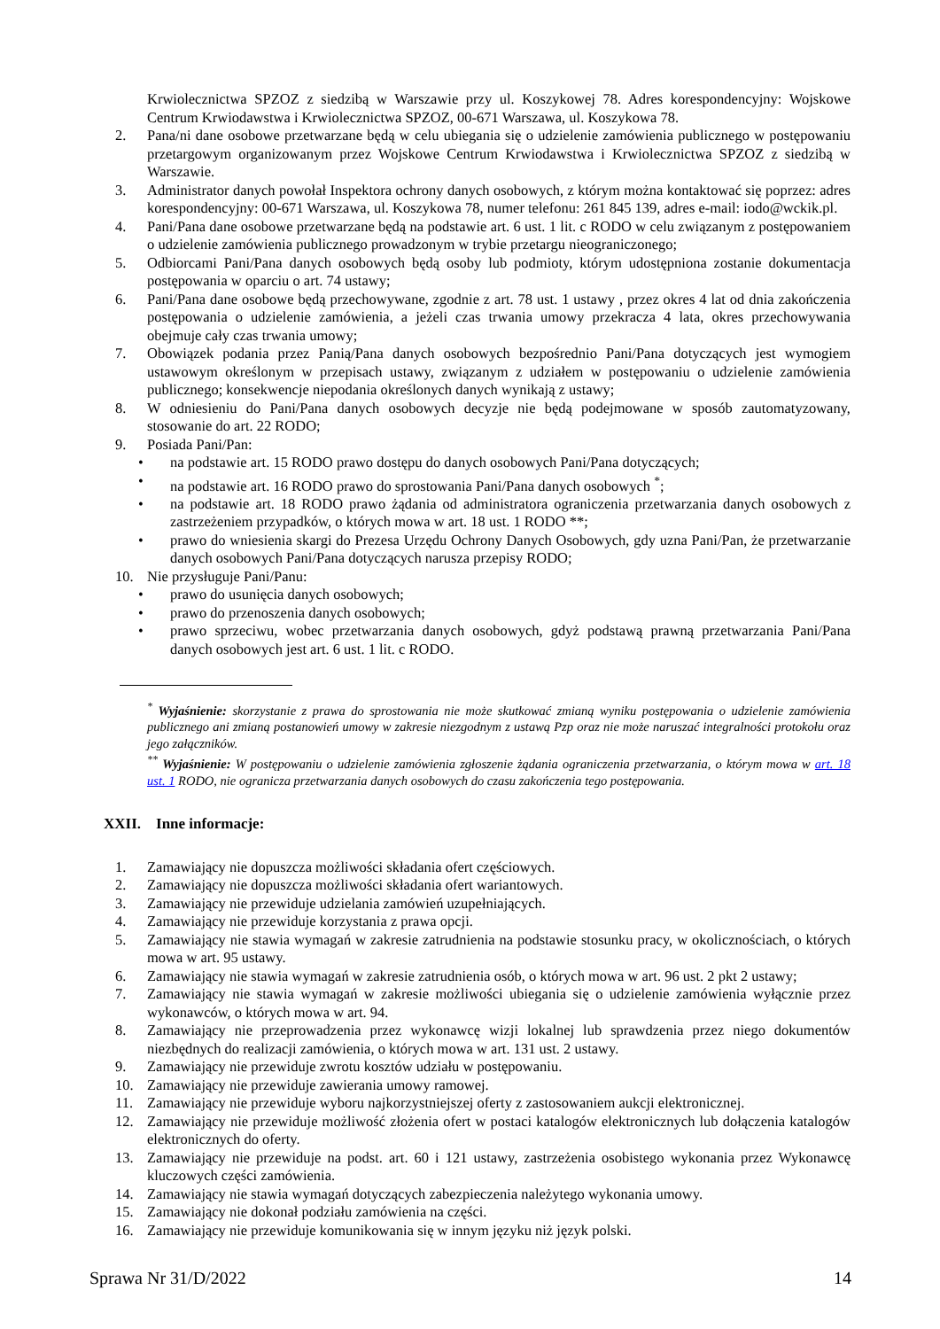Krwiolecznictwa SPZOZ z siedzibą w Warszawie przy ul. Koszykowej 78. Adres korespondencyjny: Wojskowe Centrum Krwiodawstwa i Krwiolecznictwa SPZOZ, 00-671 Warszawa, ul. Koszykowa 78.
2. Pana/ni dane osobowe przetwarzane będą w celu ubiegania się o udzielenie zamówienia publicznego w postępowaniu przetargowym organizowanym przez Wojskowe Centrum Krwiodawstwa i Krwiolecznictwa SPZOZ z siedzibą w Warszawie.
3. Administrator danych powołał Inspektora ochrony danych osobowych, z którym można kontaktować się poprzez: adres korespondencyjny: 00-671 Warszawa, ul. Koszykowa 78, numer telefonu: 261 845 139, adres e-mail: iodo@wckik.pl.
4. Pani/Pana dane osobowe przetwarzane będą na podstawie art. 6 ust. 1 lit. c RODO w celu związanym z postępowaniem o udzielenie zamówienia publicznego prowadzonym w trybie przetargu nieograniczonego;
5. Odbiorcami Pani/Pana danych osobowych będą osoby lub podmioty, którym udostępniona zostanie dokumentacja postępowania w oparciu o art. 74 ustawy;
6. Pani/Pana dane osobowe będą przechowywane, zgodnie z art. 78 ust. 1 ustawy , przez okres 4 lat od dnia zakończenia postępowania o udzielenie zamówienia, a jeżeli czas trwania umowy przekracza 4 lata, okres przechowywania obejmuje cały czas trwania umowy;
7. Obowiązek podania przez Panią/Pana danych osobowych bezpośrednio Pani/Pana dotyczących jest wymogiem ustawowym określonym w przepisach ustawy, związanym z udziałem w postępowaniu o udzielenie zamówienia publicznego; konsekwencje niepodania określonych danych wynikają z ustawy;
8. W odniesieniu do Pani/Pana danych osobowych decyzje nie będą podejmowane w sposób zautomatyzowany, stosowanie do art. 22 RODO;
9. Posiada Pani/Pan:
• na podstawie art. 15 RODO prawo dostępu do danych osobowych Pani/Pana dotyczących;
• na podstawie art. 16 RODO prawo do sprostowania Pani/Pana danych osobowych <sup>*</sup>;
• na podstawie art. 18 RODO prawo żądania od administratora ograniczenia przetwarzania danych osobowych z zastrzeżeniem przypadków, o których mowa w art. 18 ust. 1 RODO **;
• prawo do wniesienia skargi do Prezesa Urzędu Ochrony Danych Osobowych, gdy uzna Pani/Pan, że przetwarzanie danych osobowych Pani/Pana dotyczących narusza przepisy RODO;
10. Nie przysługuje Pani/Panu:
• prawo do usunięcia danych osobowych;
• prawo do przenoszenia danych osobowych;
• prawo sprzeciwu, wobec przetwarzania danych osobowych, gdyż podstawą prawną przetwarzania Pani/Pana danych osobowych jest art. 6 ust. 1 lit. c RODO.
<sup>*</sup> Wyjaśnienie: skorzystanie z prawa do sprostowania nie może skutkować zmianą wyniku postępowania o udzielenie zamówienia publicznego ani zmianą postanowień umowy w zakresie niezgodnym z ustawą Pzp oraz nie może naruszać integralności protokołu oraz jego załączników.
<sup>**</sup> Wyjaśnienie: W postępowaniu o udzielenie zamówienia zgłoszenie żądania ograniczenia przetwarzania, o którym mowa w art. 18 ust. 1 RODO, nie ogranicza przetwarzania danych osobowych do czasu zakończenia tego postępowania.
XXII. Inne informacje:
1. Zamawiający nie dopuszcza możliwości składania ofert częściowych.
2. Zamawiający nie dopuszcza możliwości składania ofert wariantowych.
3. Zamawiający nie przewiduje udzielania zamówień uzupełniających.
4. Zamawiający nie przewiduje korzystania z prawa opcji.
5. Zamawiający nie stawia wymagań w zakresie zatrudnienia na podstawie stosunku pracy, w okolicznościach, o których mowa w art. 95 ustawy.
6. Zamawiający nie stawia wymagań w zakresie zatrudnienia osób, o których mowa w art. 96 ust. 2 pkt 2 ustawy;
7. Zamawiający nie stawia wymagań w zakresie możliwości ubiegania się o udzielenie zamówienia wyłącznie przez wykonawców, o których mowa w art. 94.
8. Zamawiający nie przeprowadzenia przez wykonawcę wizji lokalnej lub sprawdzenia przez niego dokumentów niezbędnych do realizacji zamówienia, o których mowa w art. 131 ust. 2 ustawy.
9. Zamawiający nie przewiduje zwrotu kosztów udziału w postępowaniu.
10. Zamawiający nie przewiduje zawierania umowy ramowej.
11. Zamawiający nie przewiduje wyboru najkorzystniejszej oferty z zastosowaniem aukcji elektronicznej.
12. Zamawiający nie przewiduje możliwość złożenia ofert w postaci katalogów elektronicznych lub dołączenia katalogów elektronicznych do oferty.
13. Zamawiający nie przewiduje na podst. art. 60 i 121 ustawy, zastrzeżenia osobistego wykonania przez Wykonawcę kluczowych części zamówienia.
14. Zamawiający nie stawia wymagań dotyczących zabezpieczenia należytego wykonania umowy.
15. Zamawiający nie dokonał podziału zamówienia na części.
16. Zamawiający nie przewiduje komunikowania się w innym języku niż język polski.
Sprawa Nr 31/D/2022 14